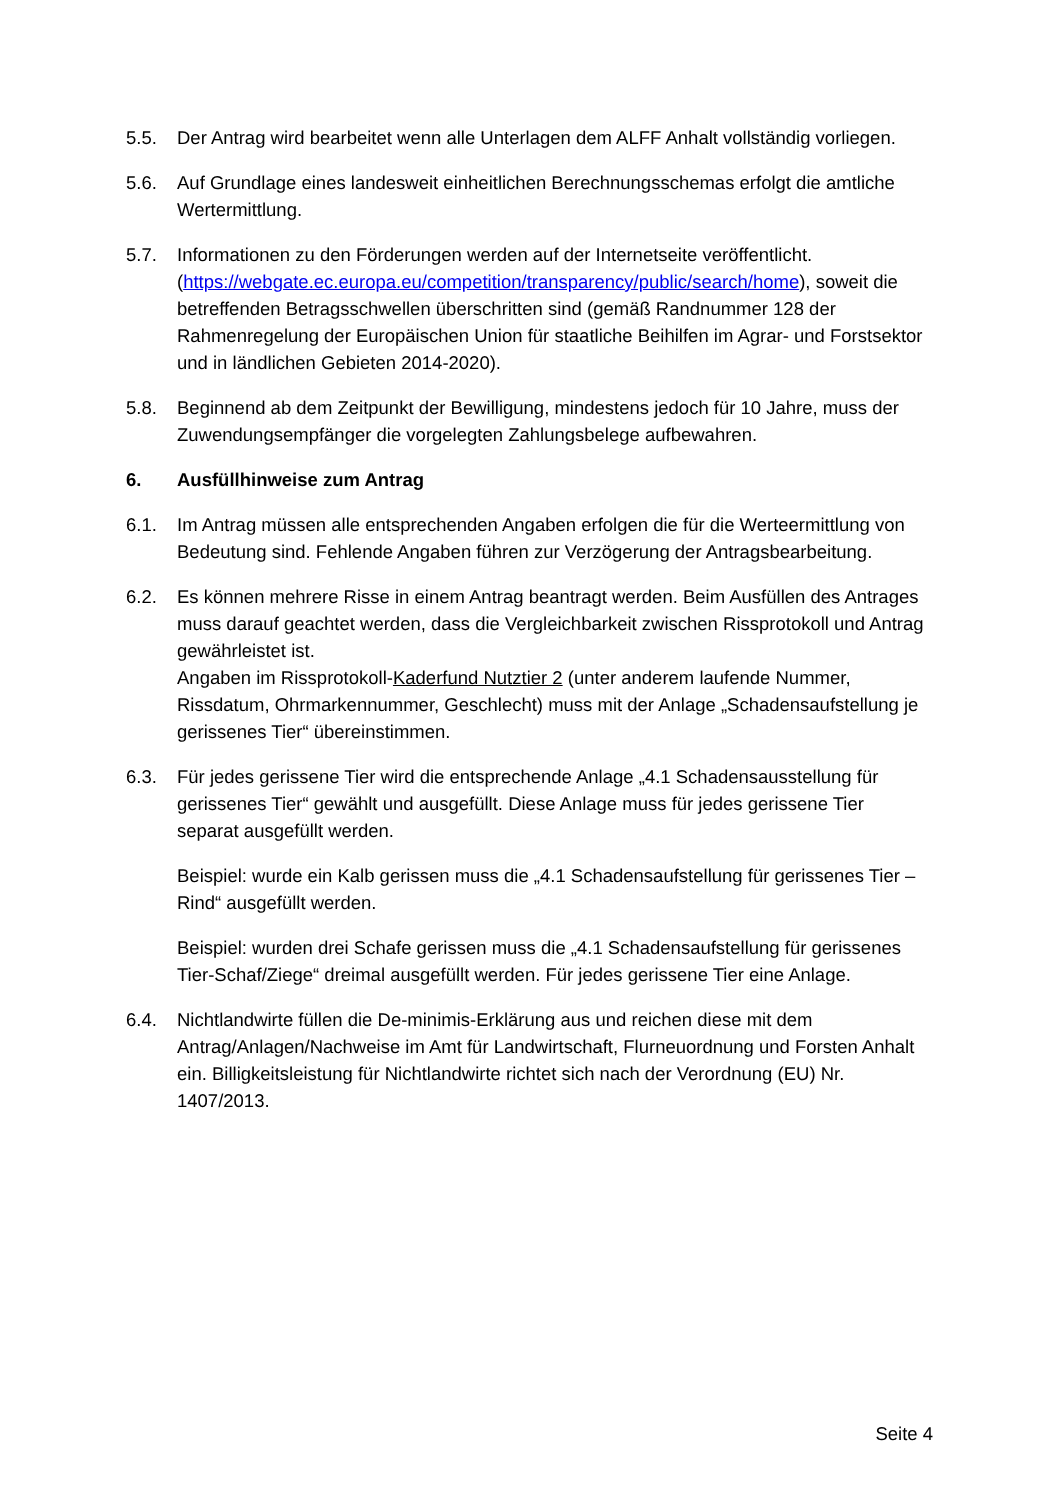5.5. Der Antrag wird bearbeitet wenn alle Unterlagen dem ALFF Anhalt vollständig vorliegen.
5.6. Auf Grundlage eines landesweit einheitlichen Berechnungsschemas erfolgt die amtliche Wertermittlung.
5.7. Informationen zu den Förderungen werden auf der Internetseite veröffentlicht. (https://webgate.ec.europa.eu/competition/transparency/public/search/home), soweit die betreffenden Betragsschwellen überschritten sind (gemäß Randnummer 128 der Rahmenregelung der Europäischen Union für staatliche Beihilfen im Agrar- und Forstsektor und in ländlichen Gebieten 2014-2020).
5.8. Beginnend ab dem Zeitpunkt der Bewilligung, mindestens jedoch für 10 Jahre, muss der Zuwendungsempfänger die vorgelegten Zahlungsbelege aufbewahren.
6. Ausfüllhinweise zum Antrag
6.1. Im Antrag müssen alle entsprechenden Angaben erfolgen die für die Werteermittlung von Bedeutung sind. Fehlende Angaben führen zur Verzögerung der Antragsbearbeitung.
6.2. Es können mehrere Risse in einem Antrag beantragt werden. Beim Ausfüllen des Antrages muss darauf geachtet werden, dass die Vergleichbarkeit zwischen Rissprotokoll und Antrag gewährleistet ist.
Angaben im Rissprotokoll-Kaderfund Nutztier 2 (unter anderem laufende Nummer, Rissdatum, Ohrmarkennummer, Geschlecht) muss mit der Anlage „Schadensaufstellung je gerissenes Tier“ übereinstimmen.
6.3. Für jedes gerissene Tier wird die entsprechende Anlage „4.1 Schadensausstellung für gerissenes Tier“ gewählt und ausgefüllt. Diese Anlage muss für jedes gerissene Tier separat ausgefüllt werden.
Beispiel: wurde ein Kalb gerissen muss die „4.1 Schadensaufstellung für gerissenes Tier – Rind“ ausgefüllt werden.
Beispiel: wurden drei Schafe gerissen muss die „4.1 Schadensaufstellung für gerissenes Tier-Schaf/Ziege“ dreimal ausgefüllt werden. Für jedes gerissene Tier eine Anlage.
6.4. Nichtlandwirte füllen die De-minimis-Erklärung aus und reichen diese mit dem Antrag/Anlagen/Nachweise im Amt für Landwirtschaft, Flurneuordnung und Forsten Anhalt ein. Billigkeitsleistung für Nichtlandwirte richtet sich nach der Verordnung (EU) Nr. 1407/2013.
Seite 4